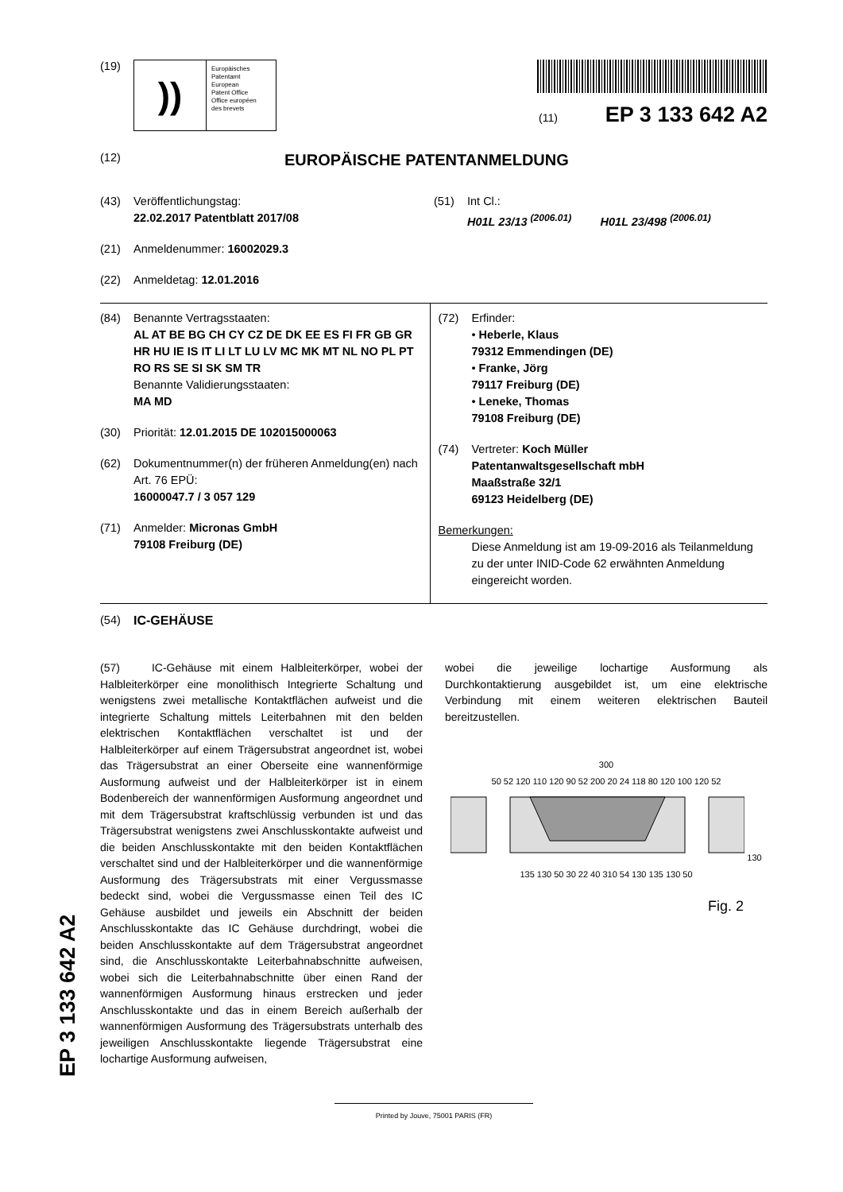(19)
))
Europäisches
Patentamt
European
Patent Office
Office européen
des brevets
(11) EP 3 133 642 A2
(12) EUROPÄISCHE PATENTANMELDUNG
(43) Veröffentlichungstag:
22.02.2017 Patentblatt 2017/08
(21) Anmeldenummer: 16002029.3
(22) Anmeldetag: 12.01.2016
(51) Int Cl.:
H01L 23/13 <sup>(2006.01)</sup> H01L 23/498 <sup>(2006.01)</sup>
(84) Benannte Vertragsstaaten:
AL AT BE BG CH CY CZ DE DK EE ES FI FR GB GR HR HU IE IS IT LI LT LU LV MC MK MT NL NO PL PT RO RS SE SI SK SM TR
Benannte Validierungsstaaten:
MA MD
(30) Priorität: 12.01.2015 DE 102015000063
(62) Dokumentnummer(n) der früheren Anmeldung(en) nach Art. 76 EPÜ:
16000047.7 / 3 057 129
(71) Anmelder: Micronas GmbH
79108 Freiburg (DE)
(72) Erfinder:
• Heberle, Klaus
79312 Emmendingen (DE)
• Franke, Jörg
79117 Freiburg (DE)
• Leneke, Thomas
79108 Freiburg (DE)
(74) Vertreter: Koch Müller
Patentanwaltsgesellschaft mbH
Maaßstraße 32/1
69123 Heidelberg (DE)
Bemerkungen:
Diese Anmeldung ist am 19-09-2016 als Teilanmeldung zu der unter INID-Code 62 erwähnten Anmeldung eingereicht worden.
(54) IC-GEHÄUSE
(57) IC-Gehäuse mit einem Halbleiterkörper, wobei der Halbleiterkörper eine monolithisch Integrierte Schaltung und wenigstens zwei metallische Kontaktflächen aufweist und die integrierte Schaltung mittels Leiterbahnen mit den belden elektrischen Kontaktflächen verschaltet ist und der Halbleiterkörper auf einem Trägersubstrat angeordnet ist, wobei das Trägersubstrat an einer Oberseite eine wannenförmige Ausformung aufweist und der Halbleiterkörper ist in einem Bodenbereich der wannenförmigen Ausformung angeordnet und mit dem Trägersubstrat kraftschlüssig verbunden ist und das Trägersubstrat wenigstens zwei Anschlusskontakte aufweist und die beiden Anschlusskontakte mit den beiden Kontaktflächen verschaltet sind und der Halbleiterkörper und die wannenförmige Ausformung des Trägersubstrats mit einer Vergussmasse bedeckt sind, wobei die Vergussmasse einen Teil des IC Gehäuse ausbildet und jeweils ein Abschnitt der beiden Anschlusskontakte das IC Gehäuse durchdringt, wobei die beiden Anschlusskontakte auf dem Trägersubstrat angeordnet sind, die Anschlusskontakte Leiterbahnabschnitte aufweisen, wobei sich die Leiterbahnabschnitte über einen Rand der wannenförmigen Ausformung hinaus erstrecken und jeder Anschlusskontakte und das in einem Bereich außerhalb der wannenförmigen Ausformung des Trägersubstrats unterhalb des jeweiligen Anschlusskontakte liegende Trägersubstrat eine lochartige Ausformung aufweisen,
wobei die jeweilige lochartige Ausformung als Durchkontaktierung ausgebildet ist, um eine elektrische Verbindung mit einem weiteren elektrischen Bauteil bereitzustellen.
300
50 52 120 110 120 90 52 200 20 24 118 80 120 100 120 52 130 135 130 50 30 22 40 310 54 130 135 130 50
Fig. 2
Printed by Jouve, 75001 PARIS (FR)
EP 3 133 642 A2